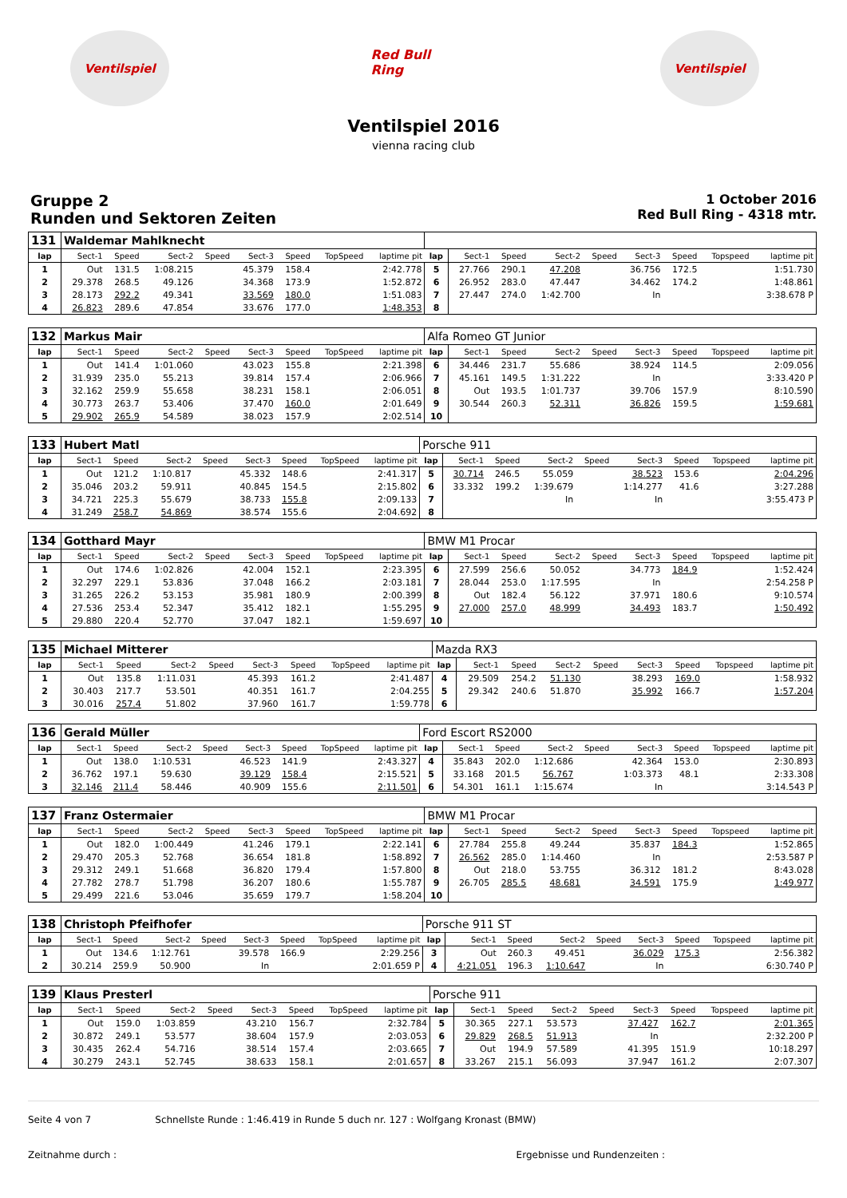Ventilspiel
Red Bull Ring
Ventilspiel
Ventilspiel 2016
vienna racing club
Gruppe 2
Runden und Sektoren Zeiten
1 October 2016
Red Bull Ring - 4318 mtr.
| 131 | Waldemar Mahlknecht | | | | | | | | | | | | | | | | |
| lap | Sect-1 | Speed | Sect-2 | Speed | Sect-3 | Speed | TopSpeed | laptime pit | lap | Sect-1 | Speed | Sect-2 | Speed | Sect-3 | Speed | Topspeed | laptime pit |
| 1 | Out | 131.5 | 1:08.215 | | 45.379 | 158.4 | | 2:42.778 | 5 | 27.766 | 290.1 | 47.208 | | 36.756 | 172.5 | | 1:51.730 |
| 2 | 29.378 | 268.5 | 49.126 | | 34.368 | 173.9 | | 1:52.872 | 6 | 26.952 | 283.0 | 47.447 | | 34.462 | 174.2 | | 1:48.861 |
| 3 | 28.173 | 292.2 | 49.341 | | 33.569 | 180.0 | | 1:51.083 | 7 | 27.447 | 274.0 | 1:42.700 | | In | | | 3:38.678 P |
| 4 | 26.823 | 289.6 | 47.854 | | 33.676 | 177.0 | | 1:48.353 | 8 | | | | | | | | |
| 132 | Markus Mair | | | | | | | | Alfa Romeo GT Junior | | | | | | | | |
| lap | Sect-1 | Speed | Sect-2 | Speed | Sect-3 | Speed | TopSpeed | laptime pit | lap | Sect-1 | Speed | Sect-2 | Speed | Sect-3 | Speed | Topspeed | laptime pit |
| 1 | Out | 141.4 | 1:01.060 | | 43.023 | 155.8 | | 2:21.398 | 6 | 34.446 | 231.7 | 55.686 | | 38.924 | 114.5 | | 2:09.056 |
| 2 | 31.939 | 235.0 | 55.213 | | 39.814 | 157.4 | | 2:06.966 | 7 | 45.161 | 149.5 | 1:31.222 | | In | | | 3:33.420 P |
| 3 | 32.162 | 259.9 | 55.658 | | 38.231 | 158.1 | | 2:06.051 | 8 | Out | 193.5 | 1:01.737 | | 39.706 | 157.9 | | 8:10.590 |
| 4 | 30.773 | 263.7 | 53.406 | | 37.470 | 160.0 | | 2:01.649 | 9 | 30.544 | 260.3 | 52.311 | | 36.826 | 159.5 | | 1:59.681 |
| 5 | 29.902 | 265.9 | 54.589 | | 38.023 | 157.9 | | 2:02.514 | 10 | | | | | | | | |
| 133 | Hubert Matl | | | | | | | | Porsche 911 | | | | | | | | |
| lap | Sect-1 | Speed | Sect-2 | Speed | Sect-3 | Speed | TopSpeed | laptime pit | lap | Sect-1 | Speed | Sect-2 | Speed | Sect-3 | Speed | Topspeed | laptime pit |
| 1 | Out | 121.2 | 1:10.817 | | 45.332 | 148.6 | | 2:41.317 | 5 | 30.714 | 246.5 | 55.059 | | 38.523 | 153.6 | | 2:04.296 |
| 2 | 35.046 | 203.2 | 59.911 | | 40.845 | 154.5 | | 2:15.802 | 6 | 33.332 | 199.2 | 1:39.679 | | 1:14.277 | 41.6 | | 3:27.288 |
| 3 | 34.721 | 225.3 | 55.679 | | 38.733 | 155.8 | | 2:09.133 | 7 | | | In | | In | | | 3:55.473 P |
| 4 | 31.249 | 258.7 | 54.869 | | 38.574 | 155.6 | | 2:04.692 | 8 | | | | | | | | |
| 134 | Gotthard Mayr | | | | | | | | BMW M1 Procar | | | | | | | | |
| lap | Sect-1 | Speed | Sect-2 | Speed | Sect-3 | Speed | TopSpeed | laptime pit | lap | Sect-1 | Speed | Sect-2 | Speed | Sect-3 | Speed | Topspeed | laptime pit |
| 1 | Out | 174.6 | 1:02.826 | | 42.004 | 152.1 | | 2:23.395 | 6 | 27.599 | 256.6 | 50.052 | | 34.773 | 184.9 | | 1:52.424 |
| 2 | 32.297 | 229.1 | 53.836 | | 37.048 | 166.2 | | 2:03.181 | 7 | 28.044 | 253.0 | 1:17.595 | | In | | | 2:54.258 P |
| 3 | 31.265 | 226.2 | 53.153 | | 35.981 | 180.9 | | 2:00.399 | 8 | Out | 182.4 | 56.122 | | 37.971 | 180.6 | | 9:10.574 |
| 4 | 27.536 | 253.4 | 52.347 | | 35.412 | 182.1 | | 1:55.295 | 9 | 27.000 | 257.0 | 48.999 | | 34.493 | 183.7 | | 1:50.492 |
| 5 | 29.880 | 220.4 | 52.770 | | 37.047 | 182.1 | | 1:59.697 | 10 | | | | | | | | |
| 135 | Michael Mitterer | | | | | | | | Mazda RX3 | | | | | | | | |
| lap | Sect-1 | Speed | Sect-2 | Speed | Sect-3 | Speed | TopSpeed | laptime pit | lap | Sect-1 | Speed | Sect-2 | Speed | Sect-3 | Speed | Topspeed | laptime pit |
| 1 | Out | 135.8 | 1:11.031 | | 45.393 | 161.2 | | 2:41.487 | 4 | 29.509 | 254.2 | 51.130 | | 38.293 | 169.0 | | 1:58.932 |
| 2 | 30.403 | 217.7 | 53.501 | | 40.351 | 161.7 | | 2:04.255 | 5 | 29.342 | 240.6 | 51.870 | | 35.992 | 166.7 | | 1:57.204 |
| 3 | 30.016 | 257.4 | 51.802 | | 37.960 | 161.7 | | 1:59.778 | 6 | | | | | | | | |
| 136 | Gerald Müller | | | | | | | | Ford Escort RS2000 | | | | | | | | |
| lap | Sect-1 | Speed | Sect-2 | Speed | Sect-3 | Speed | TopSpeed | laptime pit | lap | Sect-1 | Speed | Sect-2 | Speed | Sect-3 | Speed | Topspeed | laptime pit |
| 1 | Out | 138.0 | 1:10.531 | | 46.523 | 141.9 | | 2:43.327 | 4 | 35.843 | 202.0 | 1:12.686 | | 42.364 | 153.0 | | 2:30.893 |
| 2 | 36.762 | 197.1 | 59.630 | | 39.129 | 158.4 | | 2:15.521 | 5 | 33.168 | 201.5 | 56.767 | | 1:03.373 | 48.1 | | 2:33.308 |
| 3 | 32.146 | 211.4 | 58.446 | | 40.909 | 155.6 | | 2:11.501 | 6 | 54.301 | 161.1 | 1:15.674 | | In | | | 3:14.543 P |
| 137 | Franz Ostermaier | | | | | | | | BMW M1 Procar | | | | | | | | |
| lap | Sect-1 | Speed | Sect-2 | Speed | Sect-3 | Speed | TopSpeed | laptime pit | lap | Sect-1 | Speed | Sect-2 | Speed | Sect-3 | Speed | Topspeed | laptime pit |
| 1 | Out | 182.0 | 1:00.449 | | 41.246 | 179.1 | | 2:22.141 | 6 | 27.784 | 255.8 | 49.244 | | 35.837 | 184.3 | | 1:52.865 |
| 2 | 29.470 | 205.3 | 52.768 | | 36.654 | 181.8 | | 1:58.892 | 7 | 26.562 | 285.0 | 1:14.460 | | In | | | 2:53.587 P |
| 3 | 29.312 | 249.1 | 51.668 | | 36.820 | 179.4 | | 1:57.800 | 8 | Out | 218.0 | 53.755 | | 36.312 | 181.2 | | 8:43.028 |
| 4 | 27.782 | 278.7 | 51.798 | | 36.207 | 180.6 | | 1:55.787 | 9 | 26.705 | 285.5 | 48.681 | | 34.591 | 175.9 | | 1:49.977 |
| 5 | 29.499 | 221.6 | 53.046 | | 35.659 | 179.7 | | 1:58.204 | 10 | | | | | | | | |
| 138 | Christoph Pfeifhofer | | | | | | | | Porsche 911 ST | | | | | | | | |
| lap | Sect-1 | Speed | Sect-2 | Speed | Sect-3 | Speed | TopSpeed | laptime pit | lap | Sect-1 | Speed | Sect-2 | Speed | Sect-3 | Speed | Topspeed | laptime pit |
| 1 | Out | 134.6 | 1:12.761 | | 39.578 | 166.9 | | 2:29.256 | 3 | Out | 260.3 | 49.451 | | 36.029 | 175.3 | | 2:56.382 |
| 2 | 30.214 | 259.9 | 50.900 | | In | | | 2:01.659 P | 4 | 4:21.051 | 196.3 | 1:10.647 | | In | | | 6:30.740 P |
| 139 | Klaus Presterl | | | | | | | | Porsche 911 | | | | | | | | |
| lap | Sect-1 | Speed | Sect-2 | Speed | Sect-3 | Speed | TopSpeed | laptime pit | lap | Sect-1 | Speed | Sect-2 | Speed | Sect-3 | Speed | Topspeed | laptime pit |
| 1 | Out | 159.0 | 1:03.859 | | 43.210 | 156.7 | | 2:32.784 | 5 | 30.365 | 227.1 | 53.573 | | 37.427 | 162.7 | | 2:01.365 |
| 2 | 30.872 | 249.1 | 53.577 | | 38.604 | 157.9 | | 2:03.053 | 6 | 29.829 | 268.5 | 51.913 | | In | | | 2:32.200 P |
| 3 | 30.435 | 262.4 | 54.716 | | 38.514 | 157.4 | | 2:03.665 | 7 | Out | 194.9 | 57.589 | | 41.395 | 151.9 | | 10:18.297 |
| 4 | 30.279 | 243.1 | 52.745 | | 38.633 | 158.1 | | 2:01.657 | 8 | 33.267 | 215.1 | 56.093 | | 37.947 | 161.2 | | 2:07.307 |
Seite 4 von 7 Schnellste Runde : 1:46.419 in Runde 5 duch nr. 127 : Wolfgang Kronast (BMW)
Zeitnahme durch : Ergebnisse und Rundenzeiten :